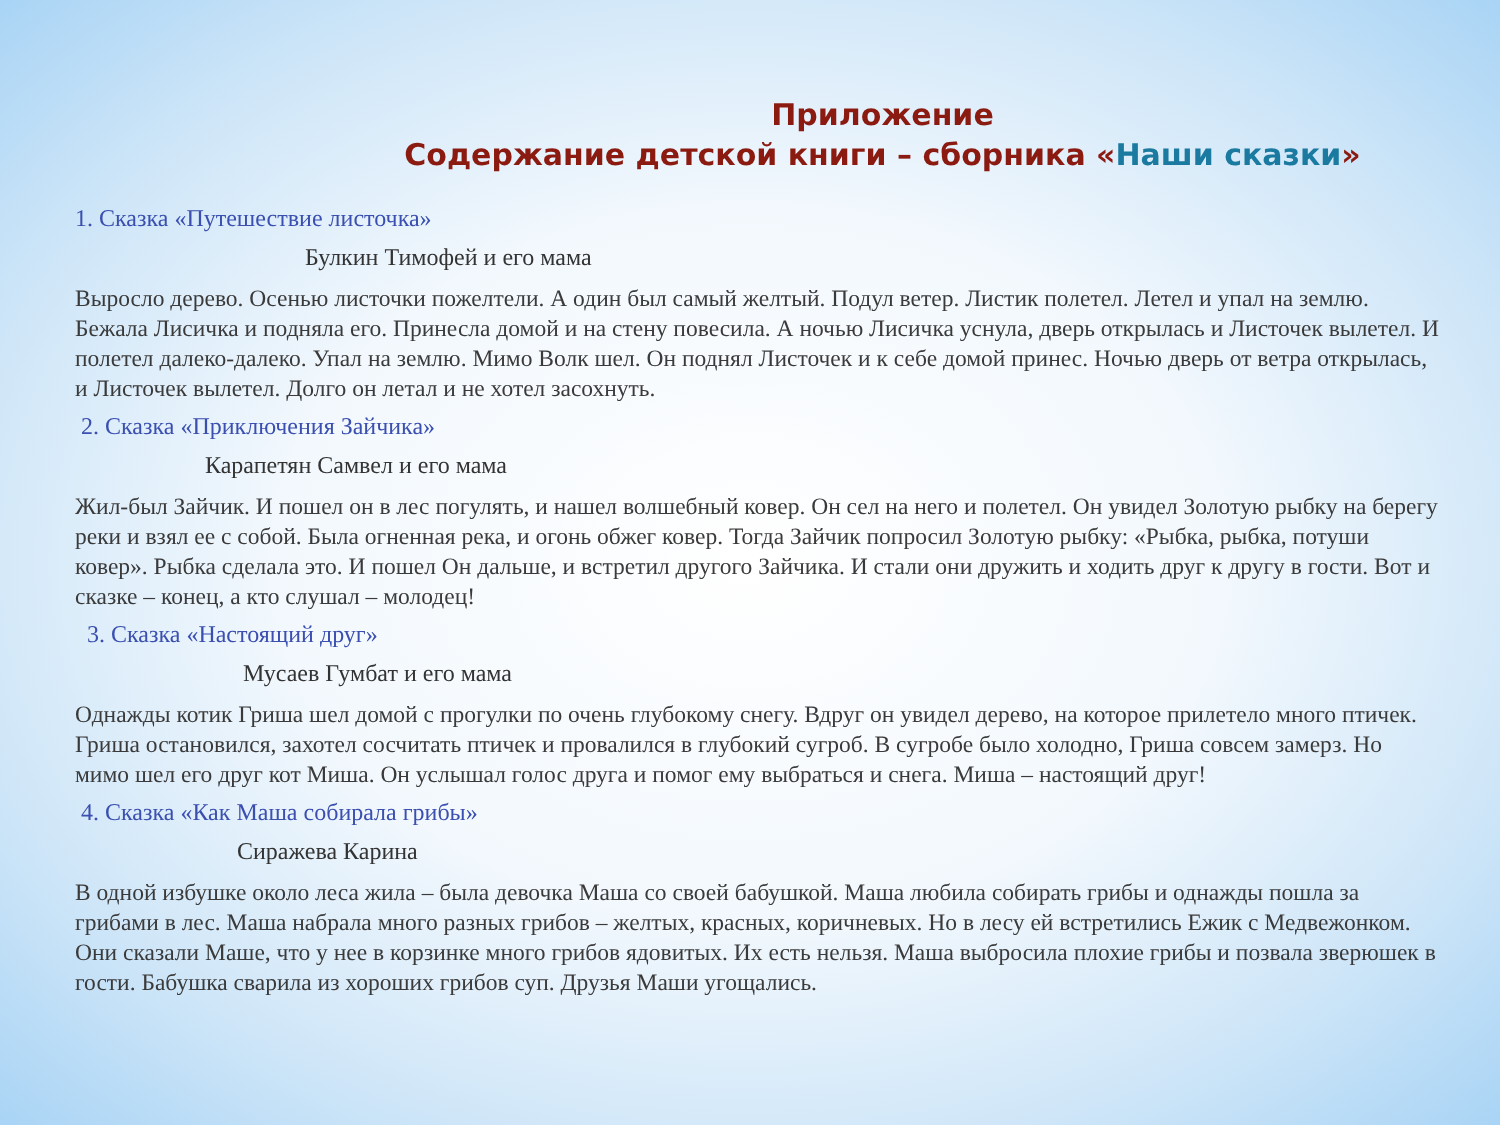Приложение
Содержание детской книги – сборника «Наши сказки»
1. Сказка «Путешествие листочка»
Булкин Тимофей и его мама
Выросло дерево. Осенью листочки пожелтели. А один был самый желтый. Подул ветер. Листик полетел. Летел и упал на землю. Бежала Лисичка и подняла его. Принесла домой и на стену повесила. А ночью Лисичка уснула, дверь открылась и Листочек вылетел. И полетел далеко-далеко. Упал на землю. Мимо Волк шел. Он поднял Листочек и к себе домой принес. Ночью дверь от ветра открылась, и Листочек вылетел. Долго он летал и не хотел засохнуть.
2. Сказка «Приключения Зайчика»
Карапетян Самвел и его мама
Жил-был Зайчик. И пошел он в лес погулять, и нашел волшебный ковер. Он сел на него и полетел. Он увидел Золотую рыбку на берегу реки и взял ее с собой. Была огненная река, и огонь обжег ковер. Тогда Зайчик попросил Золотую рыбку: «Рыбка, рыбка, потуши ковер». Рыбка сделала это. И пошел Он дальше, и встретил другого Зайчика. И стали они дружить и ходить друг к другу в гости. Вот и сказке – конец, а кто слушал – молодец!
3. Сказка «Настоящий друг»
Мусаев Гумбат и его мама
Однажды котик Гриша шел домой с прогулки по очень глубокому снегу. Вдруг он увидел дерево, на которое прилетело много птичек. Гриша остановился, захотел сосчитать птичек и провалился в глубокий сугроб. В сугробе было холодно, Гриша совсем замерз. Но мимо шел его друг кот Миша. Он услышал голос друга и помог ему выбраться и снега. Миша – настоящий друг!
4. Сказка «Как Маша собирала грибы»
Сиражева Карина
В одной избушке около леса жила – была девочка Маша со своей бабушкой. Маша любила собирать грибы и однажды пошла за грибами в лес. Маша набрала много разных грибов – желтых, красных, коричневых. Но в лесу ей встретились Ежик с Медвежонком. Они сказали Маше, что у нее в корзинке много грибов ядовитых. Их есть нельзя. Маша выбросила плохие грибы и позвала зверюшек в гости. Бабушка сварила из хороших грибов суп. Друзья Маши угощались.